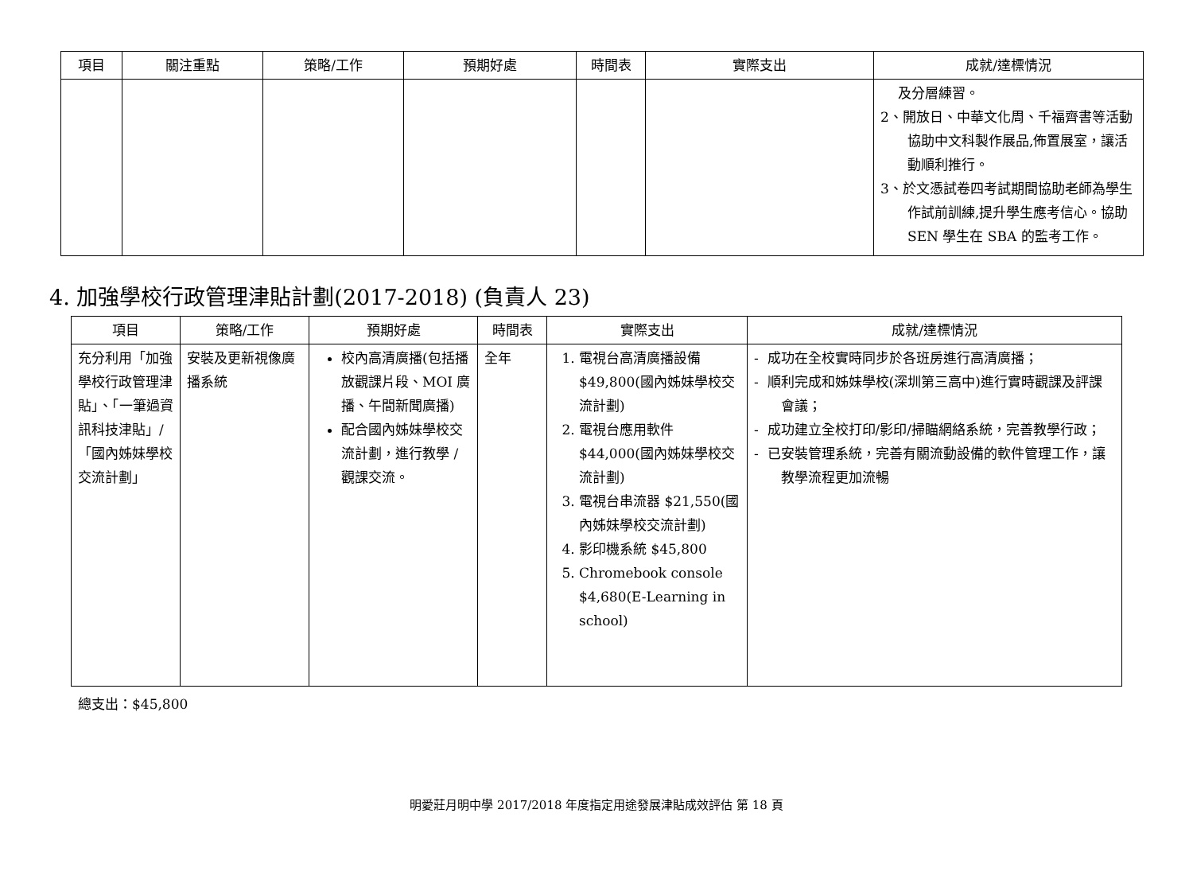| 項目 | 關注重點 | 策略/工作 | 預期好處 | 時間表 | 實際支出 | 成就/達標情況 |
| --- | --- | --- | --- | --- | --- | --- |
| | | | | | | 及分層練習。 2、開放日、中華文化周、千福齊書等活動協助中文科製作展品,佈置展室，讓活動順利推行。 3、於文憑試卷四考試期間協助老師為學生作試前訓練,提升學生應考信心。協助 SEN 學生在 SBA 的監考工作。 |
4. 加強學校行政管理津貼計劃(2017-2018) (負責人 23)
| 項目 | 策略/工作 | 預期好處 | 時間表 | 實際支出 | 成就/達標情況 |
| --- | --- | --- | --- | --- | --- |
| 充分利用「加強學校行政管理津貼」、「一筆過資訊科技津貼」/「國內姊妹學校交流計劃」 | 安裝及更新視像廣播系統 | 校內高清廣播(包括播放觀課片段、MOI 廣播、午間新聞廣播) 配合國內姊妹學校交流計劃，進行教學 / 觀課交流。 | 全年 | 1. 電視台高清廣播設備 $49,800(國內姊妹學校交流計劃) 2. 電視台應用軟件 $44,000(國內姊妹學校交流計劃) 3. 電視台串流器 $21,550(國內姊妹學校交流計劃) 4. 影印機系統 $45,800 5. Chromebook console $4,680(E-Learning in school) | - 成功在全校實時同步於各班房進行高清廣播； - 順利完成和姊妹學校(深圳第三高中)進行實時觀課及評課會議； - 成功建立全校打印/影印/掃瞄網絡系統，完善教學行政； - 已安裝管理系統，完善有關流動設備的軟件管理工作，讓教學流程更加流暢 |
總支出：$45,800
明愛莊月明中學 2017/2018 年度指定用途發展津貼成效評估 第 18 頁